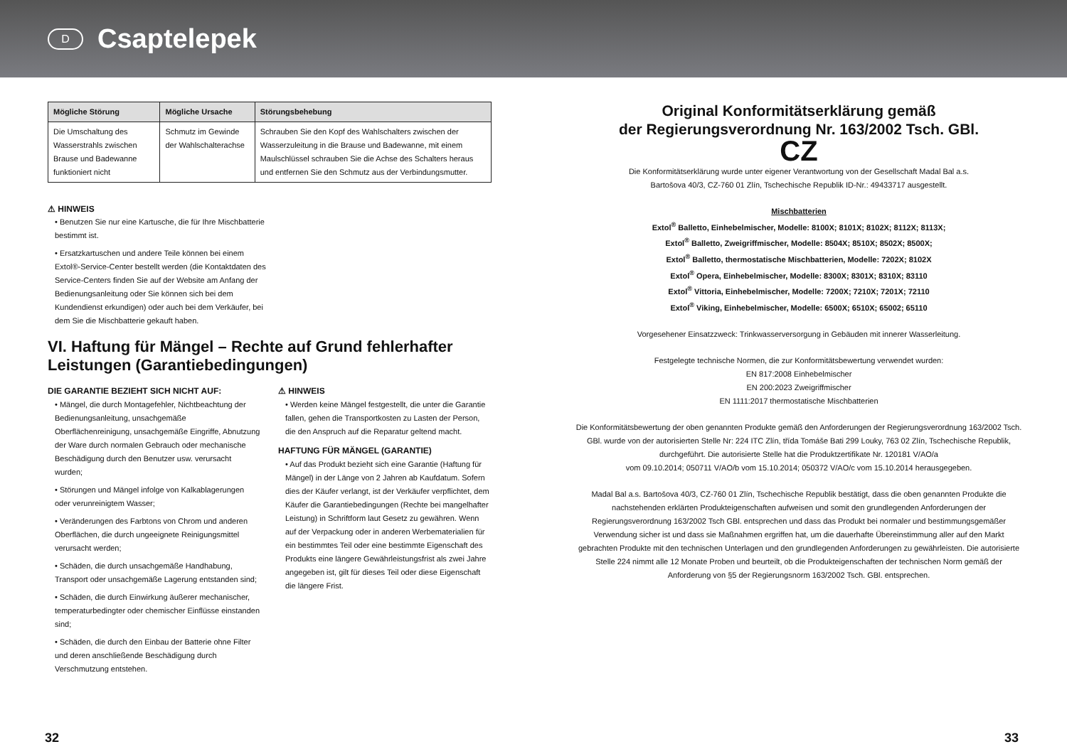D
Csaptelepek
| Mögliche Störung | Mögliche Ursache | Störungsbehebung |
| --- | --- | --- |
| Die Umschaltung des Wasserstrahls zwischen Brause und Badewanne funktioniert nicht | Schmutz im Gewinde der Wahlschalterachse | Schrauben Sie den Kopf des Wahlschalters zwischen der Wasserzuleitung in die Brause und Badewanne, mit einem Maulschlüssel schrauben Sie die Achse des Schalters heraus und entfernen Sie den Schmutz aus der Verbindungsmutter. |
⚠ HINWEIS
• Benutzen Sie nur eine Kartusche, die für Ihre Mischbatterie bestimmt ist.
• Ersatzkartuschen und andere Teile können bei einem Extol®-Service-Center bestellt werden (die Kontaktdaten des Service-Centers finden Sie auf der Website am Anfang der Bedienungsanleitung oder Sie können sich bei dem Kundendienst erkundigen) oder auch bei dem Verkäufer, bei dem Sie die Mischbatterie gekauft haben.
VI. Haftung für Mängel – Rechte auf Grund fehlerhafter Leistungen (Garantiebedingungen)
DIE GARANTIE BEZIEHT SICH NICHT AUF:
• Mängel, die durch Montagefehler, Nichtbeachtung der Bedienungsanleitung, unsachgemäße Oberflächenreinigung, unsachgemäße Eingriffe, Abnutzung der Ware durch normalen Gebrauch oder mechanische Beschädigung durch den Benutzer usw. verursacht wurden;
• Störungen und Mängel infolge von Kalkablagerungen oder verunreinigtem Wasser;
• Veränderungen des Farbtons von Chrom und anderen Oberflächen, die durch ungeeignete Reinigungsmittel verursacht werden;
• Schäden, die durch unsachgemäße Handhabung, Transport oder unsachgemäße Lagerung entstanden sind;
• Schäden, die durch Einwirkung äußerer mechanischer, temperaturbedingter oder chemischer Einflüsse einstanden sind;
• Schäden, die durch den Einbau der Batterie ohne Filter und deren anschließende Beschädigung durch Verschmutzung entstehen.
⚠ HINWEIS
• Werden keine Mängel festgestellt, die unter die Garantie fallen, gehen die Transportkosten zu Lasten der Person, die den Anspruch auf die Reparatur geltend macht.
HAFTUNG FÜR MÄNGEL (GARANTIE)
• Auf das Produkt bezieht sich eine Garantie (Haftung für Mängel) in der Länge von 2 Jahren ab Kaufdatum. Sofern dies der Käufer verlangt, ist der Verkäufer verpflichtet, dem Käufer die Garantiebedingungen (Rechte bei mangelhafter Leistung) in Schriftform laut Gesetz zu gewähren. Wenn auf der Verpackung oder in anderen Werbematerialien für ein bestimmtes Teil oder eine bestimmte Eigenschaft des Produkts eine längere Gewährleistungsfrist als zwei Jahre angegeben ist, gilt für dieses Teil oder diese Eigenschaft die längere Frist.
Original Konformitätserklärung gemäß
der Regierungsverordnung Nr. 163/2002 Tsch. GBl.
CZ
Die Konformitätserklärung wurde unter eigener Verantwortung von der Gesellschaft Madal Bal a.s.
Bartošova 40/3, CZ-760 01 Zlín, Tschechische Republik ID-Nr.: 49433717 ausgestellt.
Mischbatterien
Extol<sup>®</sup> Balletto, Einhebelmischer, Modelle: 8100X; 8101X; 8102X; 8112X; 8113X;
Extol<sup>®</sup> Balletto, Zweigriffmischer, Modelle: 8504X; 8510X; 8502X; 8500X;
Extol<sup>®</sup> Balletto, thermostatische Mischbatterien, Modelle: 7202X; 8102X
Extol<sup>®</sup> Opera, Einhebelmischer, Modelle: 8300X; 8301X; 8310X; 83110
Extol<sup>®</sup> Vittoria, Einhebelmischer, Modelle: 7200X; 7210X; 7201X; 72110
Extol<sup>®</sup> Viking, Einhebelmischer, Modelle: 6500X; 6510X; 65002; 65110
Vorgesehener Einsatzzweck: Trinkwasserversorgung in Gebäuden mit innerer Wasserleitung.
Festgelegte technische Normen, die zur Konformitätsbewertung verwendet wurden:
EN 817:2008 Einhebelmischer
EN 200:2023 Zweigriffmischer
EN 1111:2017 thermostatische Mischbatterien
Die Konformitätsbewertung der oben genannten Produkte gemäß den Anforderungen der Regierungsverordnung 163/2002 Tsch. GBl. wurde von der autorisierten Stelle Nr: 224 ITC Zlín, třída Tomáše Bati 299 Louky, 763 02 Zlín, Tschechische Republik, durchgeführt. Die autorisierte Stelle hat die Produktzertifikate Nr. 120181 V/AO/a
vom 09.10.2014; 050711 V/AO/b vom 15.10.2014; 050372 V/AO/c vom 15.10.2014 herausgegeben.
Madal Bal a.s. Bartošova 40/3, CZ-760 01 Zlín, Tschechische Republik bestätigt, dass die oben genannten Produkte die nachstehenden erklärten Produkteigenschaften aufweisen und somit den grundlegenden Anforderungen der Regierungsverordnung 163/2002 Tsch GBl. entsprechen und dass das Produkt bei normaler und bestimmungsgemäßer Verwendung sicher ist und dass sie Maßnahmen ergriffen hat, um die dauerhafte Übereinstimmung aller auf den Markt gebrachten Produkte mit den technischen Unterlagen und den grundlegenden Anforderungen zu gewährleisten. Die autorisierte Stelle 224 nimmt alle 12 Monate Proben und beurteilt, ob die Produkteigenschaften der technischen Norm gemäß der Anforderung von §5 der Regierungsnorm 163/2002 Tsch. GBl. entsprechen.
32 33